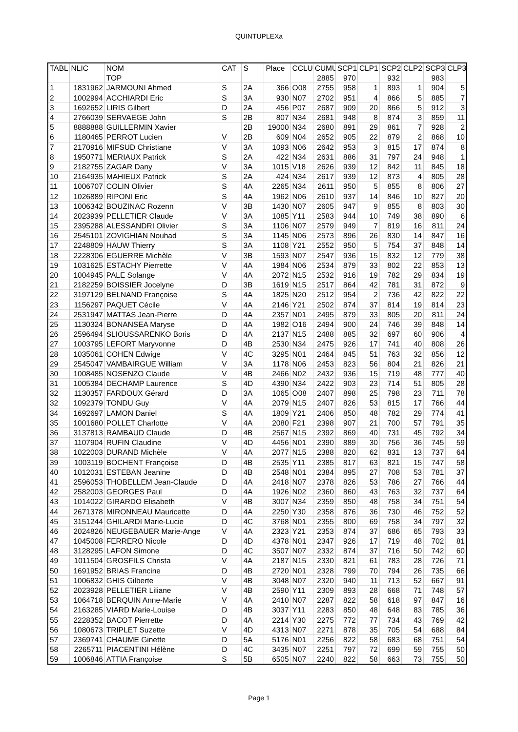QUINTUPLEXa
| TABL | NLIC | NOM | CAT | S | Place | CCLU | CUMU | SCP1 | CLP1 | SCP2 | CLP2 | SCP3 | CLP3 |
| --- | --- | --- | --- | --- | --- | --- | --- | --- | --- | --- | --- | --- | --- |
| | | TOP | | | | | 2885 | 970 | | 932 | | 983 | |
| 1 | 1831962 | JARMOUNI Ahmed | S | 2A | 366 | O08 | 2755 | 958 | 1 | 893 | 1 | 904 | 5 |
| 2 | 1002994 | ACCHIARDI Eric | S | 3A | 930 | N07 | 2702 | 951 | 4 | 866 | 5 | 885 | 7 |
| 3 | 1692652 | LIRIS Gilbert | D | 2A | 456 | P07 | 2687 | 909 | 20 | 866 | 5 | 912 | 3 |
| 4 | 2766039 | SERVAEGE John | S | 2B | 807 | N34 | 2681 | 948 | 8 | 874 | 3 | 859 | 11 |
| 5 | 8888888 | GUILLERMIN Xavier | | 2B | 19000 | N34 | 2680 | 891 | 29 | 861 | 7 | 928 | 2 |
| 6 | 1180465 | PERROT Lucien | V | 2B | 609 | N04 | 2652 | 905 | 22 | 879 | 2 | 868 | 10 |
| 7 | 2170916 | MIFSUD Christiane | V | 3A | 1093 | N06 | 2642 | 953 | 3 | 815 | 17 | 874 | 8 |
| 8 | 1950771 | MERIAUX Patrick | S | 2A | 422 | N34 | 2631 | 886 | 31 | 797 | 24 | 948 | 1 |
| 9 | 2182755 | ZAGAR Dany | V | 3A | 1015 | V18 | 2626 | 939 | 12 | 842 | 11 | 845 | 18 |
| 10 | 2164935 | MAHIEUX Patrick | S | 2A | 424 | N34 | 2617 | 939 | 12 | 873 | 4 | 805 | 28 |
| 11 | 1006707 | COLIN Olivier | S | 4A | 2265 | N34 | 2611 | 950 | 5 | 855 | 8 | 806 | 27 |
| 12 | 1026889 | RIPONI Eric | S | 4A | 1962 | N06 | 2610 | 937 | 14 | 846 | 10 | 827 | 20 |
| 13 | 1006342 | BOUZINAC Rozenn | V | 3B | 1430 | N07 | 2605 | 947 | 9 | 855 | 8 | 803 | 30 |
| 14 | 2023939 | PELLETIER Claude | V | 3A | 1085 | Y11 | 2583 | 944 | 10 | 749 | 38 | 890 | 6 |
| 15 | 2395288 | ALESSANDRI Olivier | S | 3A | 1106 | N07 | 2579 | 949 | 7 | 819 | 16 | 811 | 24 |
| 16 | 2545101 | ZOVIGHIAN Nouhad | S | 3A | 1145 | N06 | 2573 | 896 | 26 | 830 | 14 | 847 | 16 |
| 17 | 2248809 | HAUW Thierry | S | 3A | 1108 | Y21 | 2552 | 950 | 5 | 754 | 37 | 848 | 14 |
| 18 | 2228306 | EGUERRE Michèle | V | 3B | 1593 | N07 | 2547 | 936 | 15 | 832 | 12 | 779 | 38 |
| 19 | 1031625 | ESTACHY Pierrette | V | 4A | 1984 | N06 | 2534 | 879 | 33 | 802 | 22 | 853 | 13 |
| 20 | 1004945 | PALE Solange | V | 4A | 2072 | N15 | 2532 | 916 | 19 | 782 | 29 | 834 | 19 |
| 21 | 2182259 | BOISSIER Jocelyne | D | 3B | 1619 | N15 | 2517 | 864 | 42 | 781 | 31 | 872 | 9 |
| 22 | 3197129 | BELNAND Françoise | S | 4A | 1825 | N20 | 2512 | 954 | 2 | 736 | 42 | 822 | 22 |
| 23 | 1156297 | PAQUET Cécile | V | 4A | 2146 | Y21 | 2502 | 874 | 37 | 814 | 19 | 814 | 23 |
| 24 | 2531947 | MATTAS Jean-Pierre | D | 4A | 2357 | N01 | 2495 | 879 | 33 | 805 | 20 | 811 | 24 |
| 25 | 1130324 | BONANSEA Maryse | D | 4A | 1982 | O16 | 2494 | 900 | 24 | 746 | 39 | 848 | 14 |
| 26 | 2596494 | SLIOUSSARENKO Boris | D | 4A | 2137 | N15 | 2488 | 885 | 32 | 697 | 60 | 906 | 4 |
| 27 | 1003795 | LEFORT Maryvonne | D | 4B | 2530 | N34 | 2475 | 926 | 17 | 741 | 40 | 808 | 26 |
| 28 | 1035061 | COHEN Edwige | V | 4C | 3295 | N01 | 2464 | 845 | 51 | 763 | 32 | 856 | 12 |
| 29 | 2545047 | VAMBAIRGUE William | V | 3A | 1178 | N06 | 2453 | 823 | 56 | 804 | 21 | 826 | 21 |
| 30 | 1008485 | NOSENZO Claude | V | 4B | 2466 | N02 | 2432 | 936 | 15 | 719 | 48 | 777 | 40 |
| 31 | 1005384 | DECHAMP Laurence | S | 4D | 4390 | N34 | 2422 | 903 | 23 | 714 | 51 | 805 | 28 |
| 32 | 1130357 | FARDOUX Gérard | D | 3A | 1065 | O08 | 2407 | 898 | 25 | 798 | 23 | 711 | 78 |
| 32 | 1092379 | TONDU Guy | V | 4A | 2079 | N15 | 2407 | 826 | 53 | 815 | 17 | 766 | 44 |
| 34 | 1692697 | LAMON Daniel | S | 4A | 1809 | Y21 | 2406 | 850 | 48 | 782 | 29 | 774 | 41 |
| 35 | 1001680 | POLLET Charlotte | V | 4A | 2080 | F21 | 2398 | 907 | 21 | 700 | 57 | 791 | 35 |
| 36 | 3137813 | RAMBAUD Claude | D | 4B | 2567 | N15 | 2392 | 869 | 40 | 731 | 45 | 792 | 34 |
| 37 | 1107904 | RUFIN Claudine | V | 4D | 4456 | N01 | 2390 | 889 | 30 | 756 | 36 | 745 | 59 |
| 38 | 1022003 | DURAND Michèle | V | 4A | 2077 | N15 | 2388 | 820 | 62 | 831 | 13 | 737 | 64 |
| 39 | 1003119 | BOCHENT Françoise | D | 4B | 2535 | Y11 | 2385 | 817 | 63 | 821 | 15 | 747 | 58 |
| 40 | 1012031 | ESTEBAN Jeanine | D | 4B | 2548 | N01 | 2384 | 895 | 27 | 708 | 53 | 781 | 37 |
| 41 | 2596053 | THOBELLEM Jean-Claude | D | 4A | 2418 | N07 | 2378 | 826 | 53 | 786 | 27 | 766 | 44 |
| 42 | 2582003 | GEORGES Paul | D | 4A | 1926 | N02 | 2360 | 860 | 43 | 763 | 32 | 737 | 64 |
| 43 | 1014022 | GIRARDO Elisabeth | V | 4B | 3007 | N34 | 2359 | 850 | 48 | 758 | 34 | 751 | 54 |
| 44 | 2671378 | MIRONNEAU Mauricette | D | 4A | 2250 | Y30 | 2358 | 876 | 36 | 730 | 46 | 752 | 52 |
| 45 | 3151244 | GHILARDI Marie-Lucie | D | 4C | 3768 | N01 | 2355 | 800 | 69 | 758 | 34 | 797 | 32 |
| 46 | 2024826 | NEUGEBAUER Marie-Ange | V | 4A | 2323 | Y21 | 2353 | 874 | 37 | 686 | 65 | 793 | 33 |
| 47 | 1045008 | FERRERO Nicole | D | 4D | 4378 | N01 | 2347 | 926 | 17 | 719 | 48 | 702 | 81 |
| 48 | 3128295 | LAFON Simone | D | 4C | 3507 | N07 | 2332 | 874 | 37 | 716 | 50 | 742 | 60 |
| 49 | 1011504 | GROSFILS Christa | V | 4A | 2187 | N15 | 2330 | 821 | 61 | 783 | 28 | 726 | 71 |
| 50 | 1691952 | BRIAS Francine | D | 4B | 2720 | N01 | 2328 | 799 | 70 | 794 | 26 | 735 | 66 |
| 51 | 1006832 | GHIS Gilberte | V | 4B | 3048 | N07 | 2320 | 940 | 11 | 713 | 52 | 667 | 91 |
| 52 | 2023928 | PELLETIER Liliane | V | 4B | 2590 | Y11 | 2309 | 893 | 28 | 668 | 71 | 748 | 57 |
| 53 | 1064718 | BERQUIN Anne-Marie | V | 4A | 2410 | N07 | 2287 | 822 | 58 | 618 | 97 | 847 | 16 |
| 54 | 2163285 | VIARD Marie-Louise | D | 4B | 3037 | Y11 | 2283 | 850 | 48 | 648 | 83 | 785 | 36 |
| 55 | 2228352 | BACOT Pierrette | D | 4A | 2214 | Y30 | 2275 | 772 | 77 | 734 | 43 | 769 | 42 |
| 56 | 1080673 | TRIPLET Suzette | V | 4D | 4313 | N07 | 2271 | 878 | 35 | 705 | 54 | 688 | 84 |
| 57 | 2369741 | CHAUME Ginette | D | 5A | 5176 | N01 | 2256 | 822 | 58 | 683 | 68 | 751 | 54 |
| 58 | 2265711 | PIACENTINI Hélène | D | 4C | 3435 | N07 | 2251 | 797 | 72 | 699 | 59 | 755 | 50 |
| 59 | 1006846 | ATTIA Françoise | S | 5B | 6505 | N07 | 2240 | 822 | 58 | 663 | 73 | 755 | 50 |
Page 1